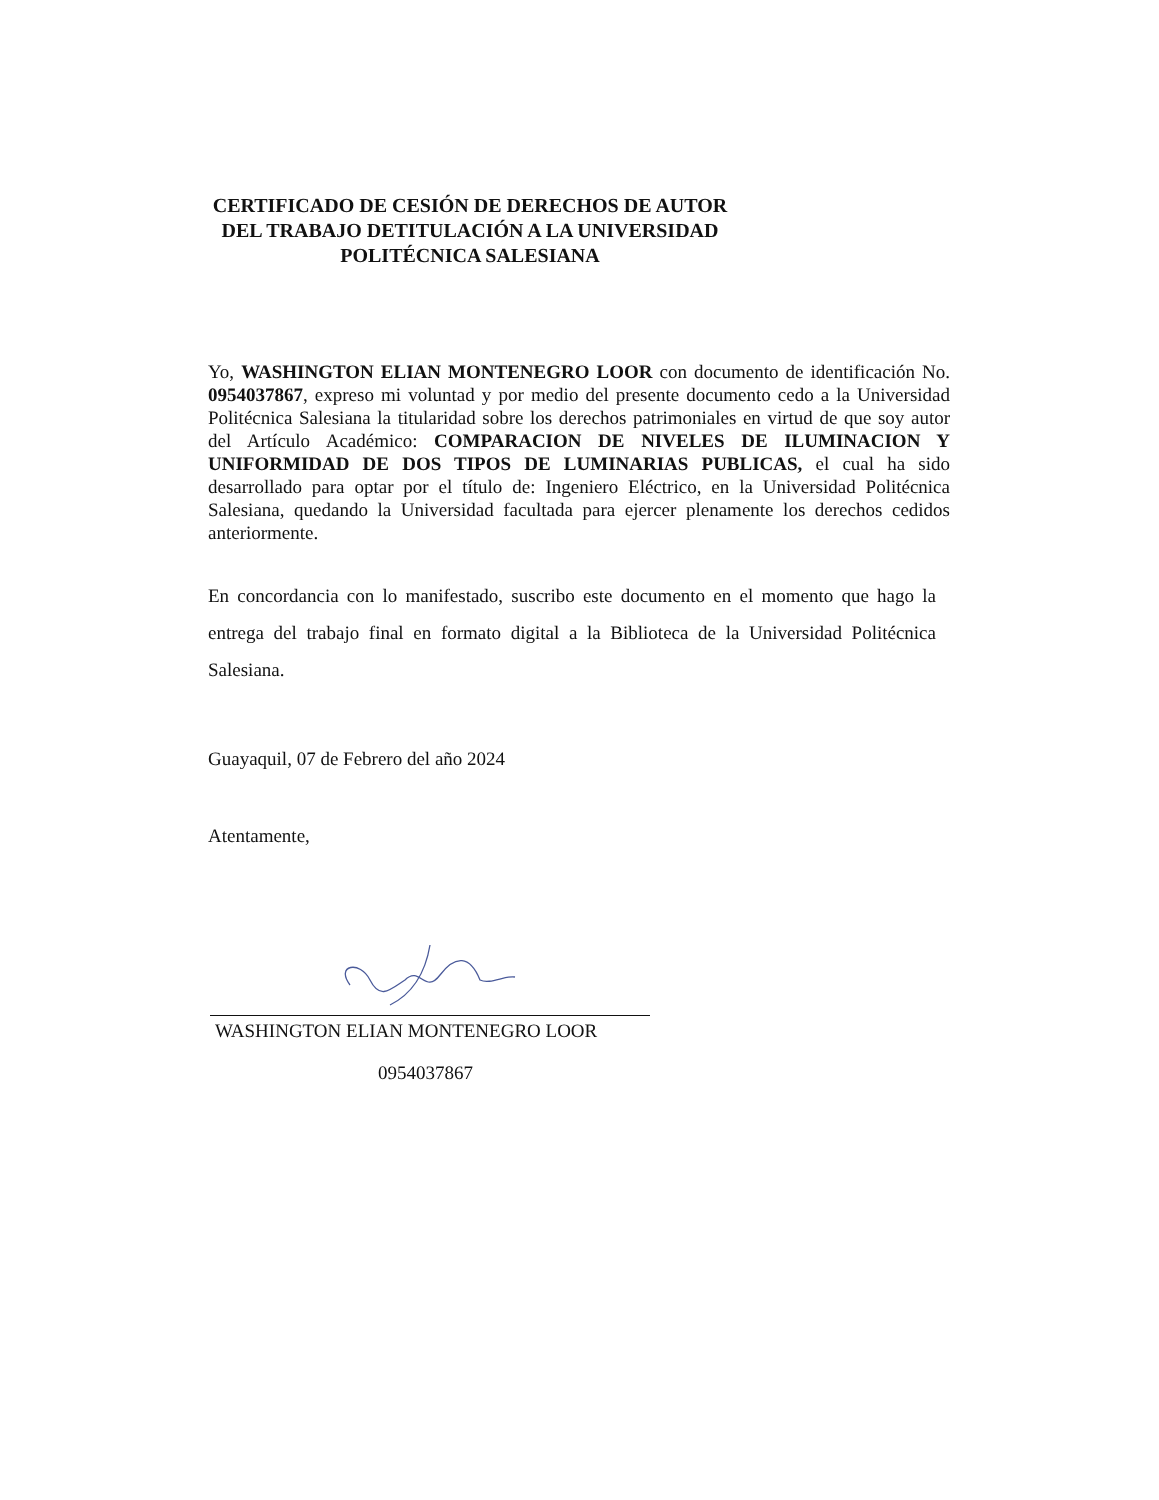CERTIFICADO DE CESIÓN DE DERECHOS DE AUTOR DEL TRABAJO DETITULACIÓN A LA UNIVERSIDAD POLITÉCNICA SALESIANA
Yo, WASHINGTON ELIAN MONTENEGRO LOOR con documento de identificación No. 0954037867, expreso mi voluntad y por medio del presente documento cedo a la Universidad Politécnica Salesiana la titularidad sobre los derechos patrimoniales en virtud de que soy autor del Artículo Académico: COMPARACION DE NIVELES DE ILUMINACION Y UNIFORMIDAD DE DOS TIPOS DE LUMINARIAS PUBLICAS, el cual ha sido desarrollado para optar por el título de: Ingeniero Eléctrico, en la Universidad Politécnica Salesiana, quedando la Universidad facultada para ejercer plenamente los derechos cedidos anteriormente.
En concordancia con lo manifestado, suscribo este documento en el momento que hago la entrega del trabajo final en formato digital a la Biblioteca de la Universidad Politécnica Salesiana.
Guayaquil, 07 de Febrero del año 2024
Atentamente,
WASHINGTON ELIAN MONTENEGRO LOOR
0954037867